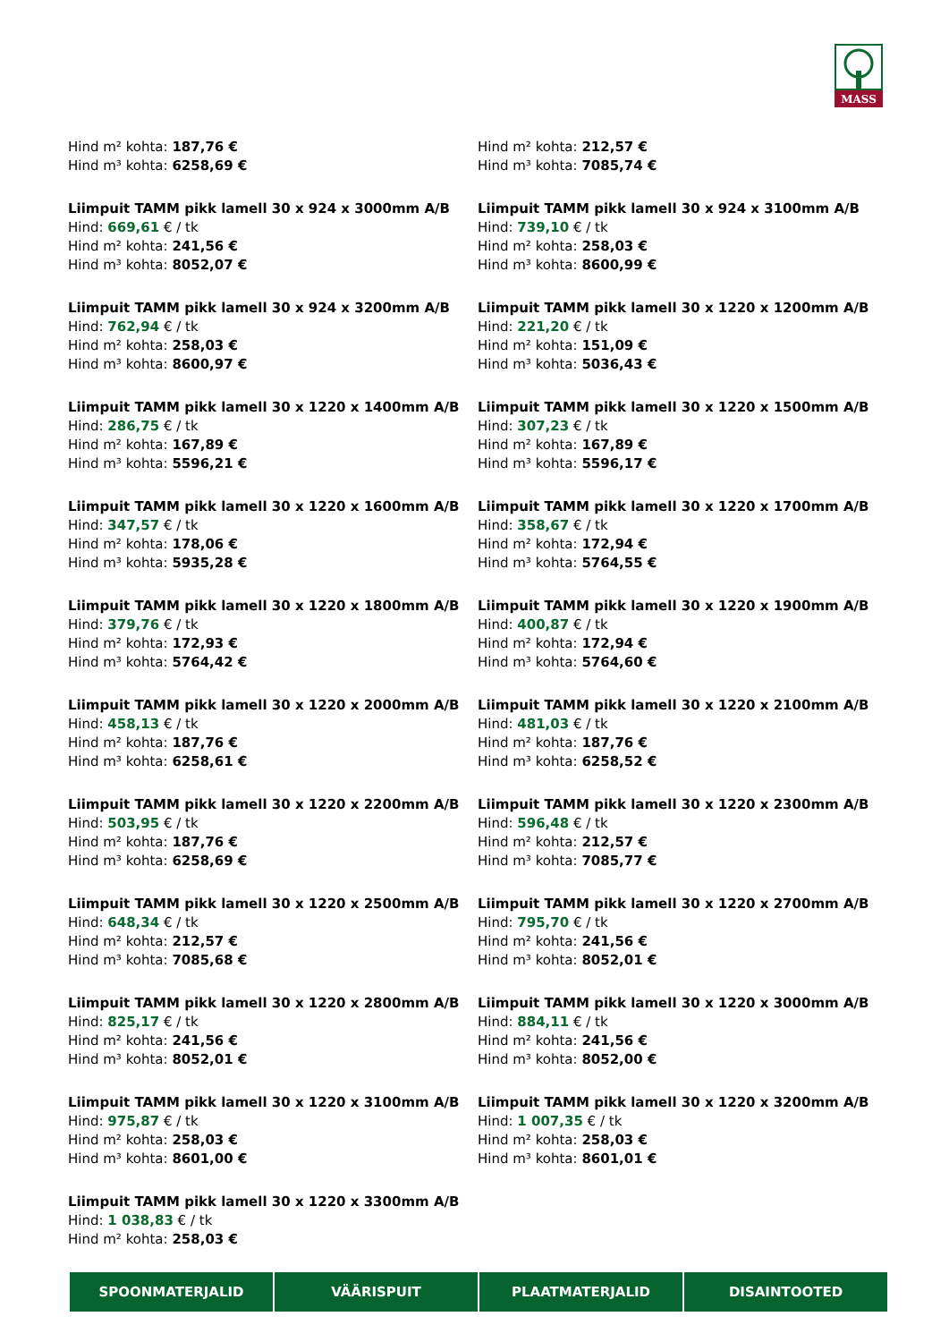MASS
Hind m² kohta: 187,76 €
Hind m³ kohta: 6258,69 €
Hind m² kohta: 212,57 €
Hind m³ kohta: 7085,74 €
Liimpuit TAMM pikk lamell 30 x 924 x 3000mm A/B
Hind: 669,61 € / tk
Hind m² kohta: 241,56 €
Hind m³ kohta: 8052,07 €
Liimpuit TAMM pikk lamell 30 x 924 x 3100mm A/B
Hind: 739,10 € / tk
Hind m² kohta: 258,03 €
Hind m³ kohta: 8600,99 €
Liimpuit TAMM pikk lamell 30 x 924 x 3200mm A/B
Hind: 762,94 € / tk
Hind m² kohta: 258,03 €
Hind m³ kohta: 8600,97 €
Liimpuit TAMM pikk lamell 30 x 1220 x 1200mm A/B
Hind: 221,20 € / tk
Hind m² kohta: 151,09 €
Hind m³ kohta: 5036,43 €
Liimpuit TAMM pikk lamell 30 x 1220 x 1400mm A/B
Hind: 286,75 € / tk
Hind m² kohta: 167,89 €
Hind m³ kohta: 5596,21 €
Liimpuit TAMM pikk lamell 30 x 1220 x 1500mm A/B
Hind: 307,23 € / tk
Hind m² kohta: 167,89 €
Hind m³ kohta: 5596,17 €
Liimpuit TAMM pikk lamell 30 x 1220 x 1600mm A/B
Hind: 347,57 € / tk
Hind m² kohta: 178,06 €
Hind m³ kohta: 5935,28 €
Liimpuit TAMM pikk lamell 30 x 1220 x 1700mm A/B
Hind: 358,67 € / tk
Hind m² kohta: 172,94 €
Hind m³ kohta: 5764,55 €
Liimpuit TAMM pikk lamell 30 x 1220 x 1800mm A/B
Hind: 379,76 € / tk
Hind m² kohta: 172,93 €
Hind m³ kohta: 5764,42 €
Liimpuit TAMM pikk lamell 30 x 1220 x 1900mm A/B
Hind: 400,87 € / tk
Hind m² kohta: 172,94 €
Hind m³ kohta: 5764,60 €
Liimpuit TAMM pikk lamell 30 x 1220 x 2000mm A/B
Hind: 458,13 € / tk
Hind m² kohta: 187,76 €
Hind m³ kohta: 6258,61 €
Liimpuit TAMM pikk lamell 30 x 1220 x 2100mm A/B
Hind: 481,03 € / tk
Hind m² kohta: 187,76 €
Hind m³ kohta: 6258,52 €
Liimpuit TAMM pikk lamell 30 x 1220 x 2200mm A/B
Hind: 503,95 € / tk
Hind m² kohta: 187,76 €
Hind m³ kohta: 6258,69 €
Liimpuit TAMM pikk lamell 30 x 1220 x 2300mm A/B
Hind: 596,48 € / tk
Hind m² kohta: 212,57 €
Hind m³ kohta: 7085,77 €
Liimpuit TAMM pikk lamell 30 x 1220 x 2500mm A/B
Hind: 648,34 € / tk
Hind m² kohta: 212,57 €
Hind m³ kohta: 7085,68 €
Liimpuit TAMM pikk lamell 30 x 1220 x 2700mm A/B
Hind: 795,70 € / tk
Hind m² kohta: 241,56 €
Hind m³ kohta: 8052,01 €
Liimpuit TAMM pikk lamell 30 x 1220 x 2800mm A/B
Hind: 825,17 € / tk
Hind m² kohta: 241,56 €
Hind m³ kohta: 8052,01 €
Liimpuit TAMM pikk lamell 30 x 1220 x 3000mm A/B
Hind: 884,11 € / tk
Hind m² kohta: 241,56 €
Hind m³ kohta: 8052,00 €
Liimpuit TAMM pikk lamell 30 x 1220 x 3100mm A/B
Hind: 975,87 € / tk
Hind m² kohta: 258,03 €
Hind m³ kohta: 8601,00 €
Liimpuit TAMM pikk lamell 30 x 1220 x 3200mm A/B
Hind: 1 007,35 € / tk
Hind m² kohta: 258,03 €
Hind m³ kohta: 8601,01 €
Liimpuit TAMM pikk lamell 30 x 1220 x 3300mm A/B
Hind: 1 038,83 € / tk
Hind m² kohta: 258,03 €
SPOONMATERJALID VÄÄRISPUIT PLAATMATERJALID DISAINTOOTED